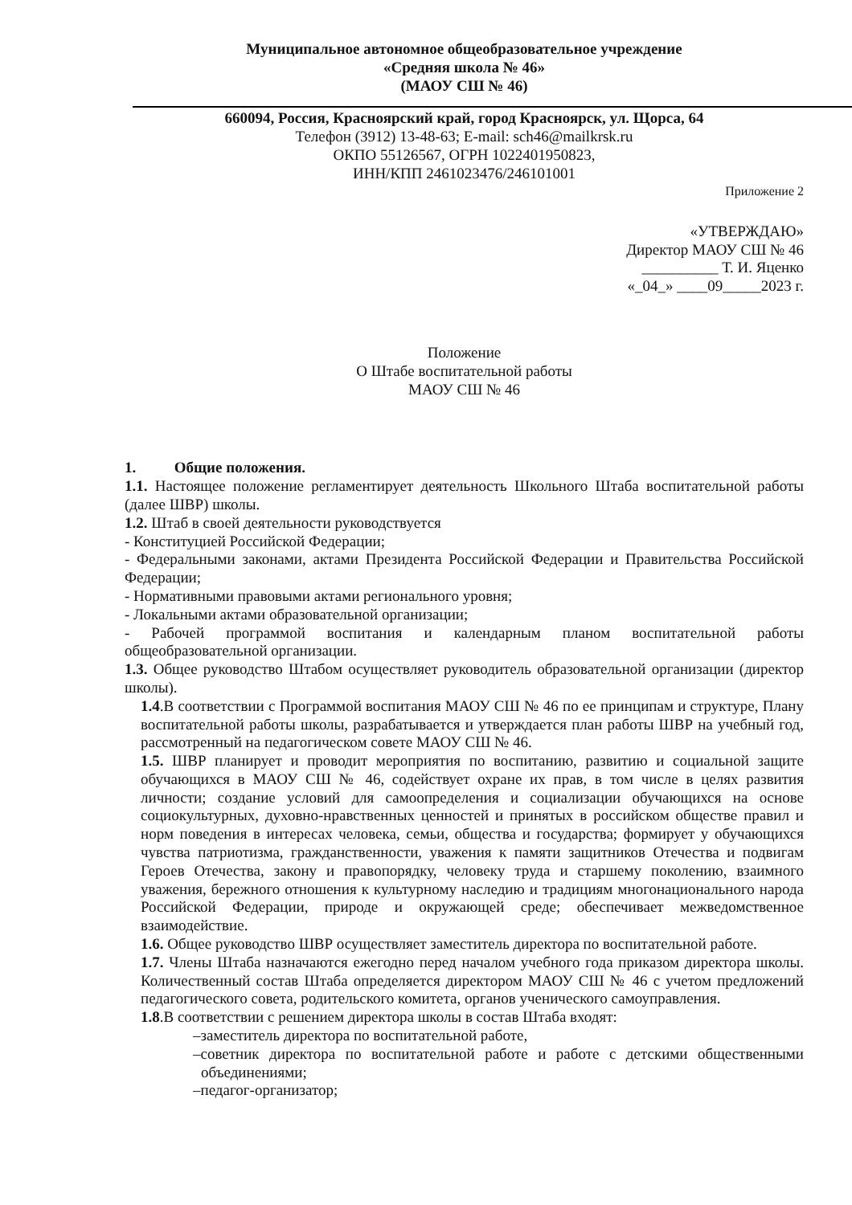Муниципальное автономное общеобразовательное учреждение
«Средняя школа № 46»
(МАОУ СШ № 46)
660094, Россия, Красноярский край, город Красноярск, ул. Щорса, 64
Телефон (3912) 13-48-63; E-mail: sch46@mailkrsk.ru
ОКПО 55126567, ОГРН 1022401950823,
ИНН/КПП 2461023476/246101001
Приложение 2
«УТВЕРЖДАЮ»
Директор МАОУ СШ № 46
__________ Т. И. Яценко
«_04_» ____09_____2023 г.
Положение
О Штабе воспитательной работы
МАОУ СШ № 46
1. Общие положения.
1.1. Настоящее положение регламентирует деятельность Школьного Штаба воспитательной работы (далее ШВР) школы.
1.2. Штаб в своей деятельности руководствуется
- Конституцией Российской Федерации;
- Федеральными законами, актами Президента Российской Федерации и Правительства Российской Федерации;
- Нормативными правовыми актами регионального уровня;
- Локальными актами образовательной организации;
- Рабочей программой воспитания и календарным планом воспитательной работы общеобразовательной организации.
1.3. Общее руководство Штабом осуществляет руководитель образовательной организации (директор школы).
1.4.В соответствии с Программой воспитания МАОУ СШ № 46 по ее принципам и структуре, Плану воспитательной работы школы, разрабатывается и утверждается план работы ШВР на учебный год, рассмотренный на педагогическом совете МАОУ СШ № 46.
1.5. ШВР планирует и проводит мероприятия по воспитанию, развитию и социальной защите обучающихся в МАОУ СШ № 46, содействует охране их прав, в том числе в целях развития личности; создание условий для самоопределения и социализации обучающихся на основе социокультурных, духовно-нравственных ценностей и принятых в российском обществе правил и норм поведения в интересах человека, семьи, общества и государства; формирует у обучающихся чувства патриотизма, гражданственности, уважения к памяти защитников Отечества и подвигам Героев Отечества, закону и правопорядку, человеку труда и старшему поколению, взаимного уважения, бережного отношения к культурному наследию и традициям многонационального народа Российской Федерации, природе и окружающей среде; обеспечивает межведомственное взаимодействие.
1.6. Общее руководство ШВР осуществляет заместитель директора по воспитательной работе.
1.7. Члены Штаба назначаются ежегодно перед началом учебного года приказом директора школы. Количественный состав Штаба определяется директором МАОУ СШ № 46 с учетом предложений педагогического совета, родительского комитета, органов ученического самоуправления.
1.8.В соответствии с решением директора школы в состав Штаба входят:
–заместитель директора по воспитательной работе,
–советник директора по воспитательной работе и работе с детскими общественными объединениями;
–педагог-организатор;